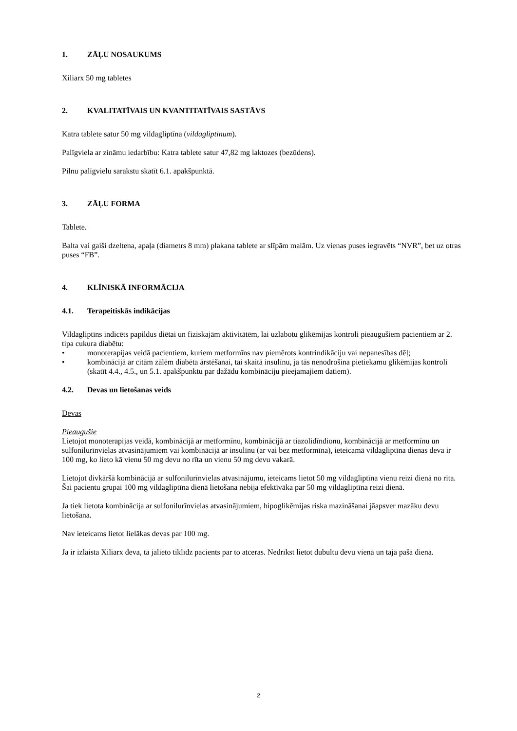1. ZĀĻU NOSAUKUMS
Xiliarx 50 mg tabletes
2. KVALITATĪVAIS UN KVANTITATĪVAIS SASTĀVS
Katra tablete satur 50 mg vildagliptīna (vildagliptinum).
Palīgviela ar zināmu iedarbību: Katra tablete satur 47,82 mg laktozes (bezūdens).
Pilnu palīgvielu sarakstu skatīt 6.1. apakšpunktā.
3. ZĀĻU FORMA
Tablete.
Balta vai gaiši dzeltena, apaļa (diametrs 8 mm) plakana tablete ar slīpām malām. Uz vienas puses iegravēts “NVR”, bet uz otras puses “FB”.
4. KLĪNISKĀ INFORMĀCIJA
4.1. Terapeitiskās indikācijas
Vildagliptīns indicēts papildus diētai un fiziskajām aktivitātēm, lai uzlabotu glikēmijas kontroli pieaugušiem pacientiem ar 2. tipa cukura diabētu:
• monoterapijas veidā pacientiem, kuriem metformīns nav piemērots kontrindikāciju vai nepanesības dēļ;
• kombinācijā ar citām zālēm diabēta ārstēšanai, tai skaitā insulīnu, ja tās nenodrošina pietiekamu glikēmijas kontroli (skatīt 4.4., 4.5., un 5.1. apakšpunktu par dažādu kombināciju pieejamajiem datiem).
4.2. Devas un lietošanas veids
Devas
Pieaugušie
Lietojot monoterapijas veidā, kombinācijā ar metformīnu, kombinācijā ar tiazolidīndionu, kombinācijā ar metformīnu un sulfonilurīnvielas atvasinājumiem vai kombinācijā ar insulīnu (ar vai bez metformīna), ieteicamā vildagliptīna dienas deva ir 100 mg, ko lieto kā vienu 50 mg devu no rīta un vienu 50 mg devu vakarā.
Lietojot divkāršā kombinācijā ar sulfonilurīnvielas atvasinājumu, ieteicams lietot 50 mg vildagliptīna vienu reizi dienā no rīta. Šai pacientu grupai 100 mg vildagliptīna dienā lietošana nebija efektīvāka par 50 mg vildagliptīna reizi dienā.
Ja tiek lietota kombinācija ar sulfonilurīnvielas atvasinājumiem, hipoglikēmijas riska mazināšanai jāapsver mazāku devu lietošana.
Nav ieteicams lietot lielākas devas par 100 mg.
Ja ir izlaista Xiliarx deva, tā jālieto tiklīdz pacients par to atceras. Nedrīkst lietot dubultu devu vienā un tajā pašā dienā.
2